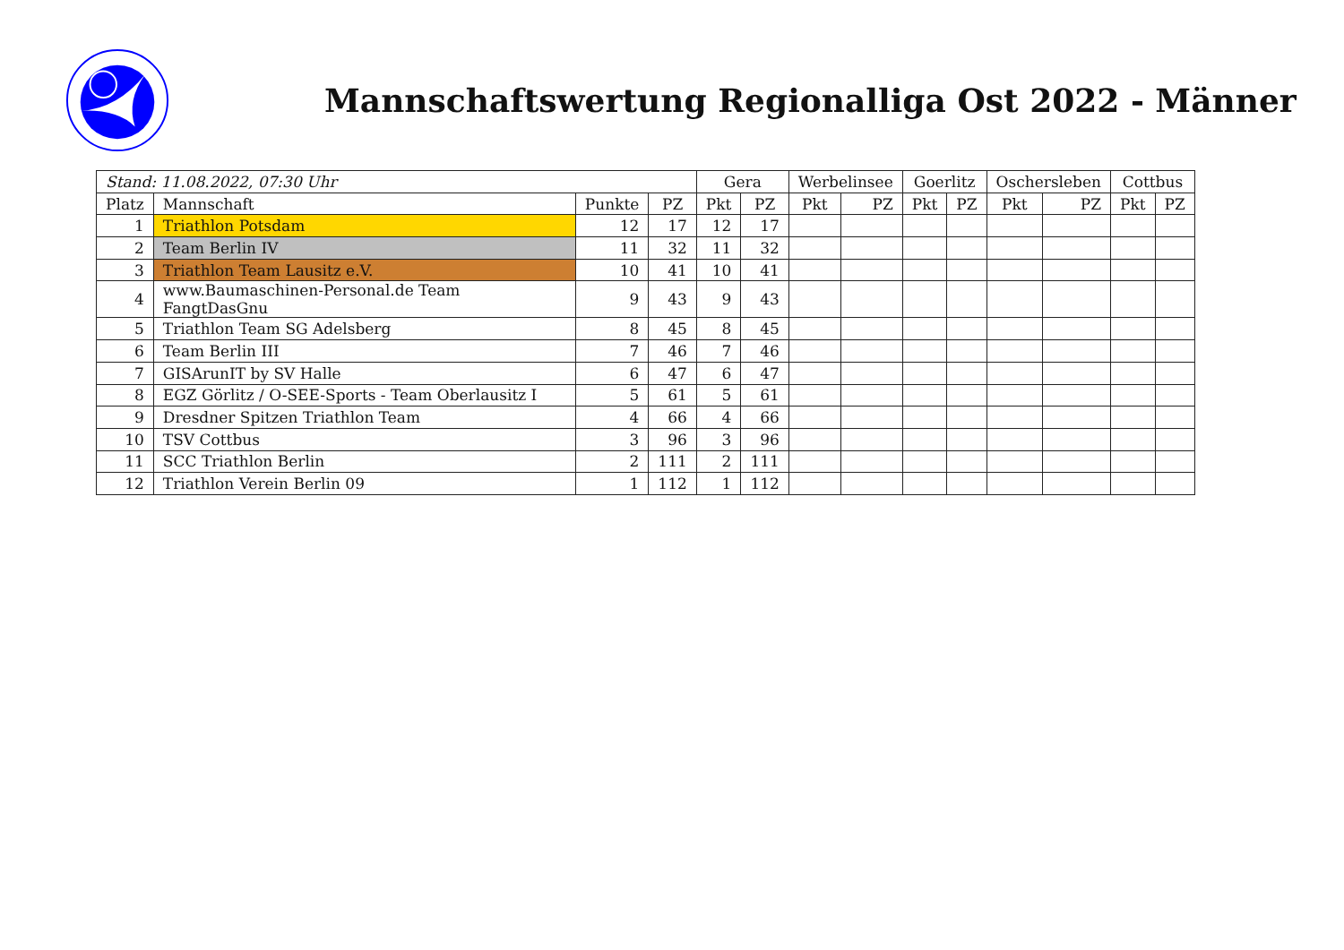Mannschaftswertung Regionalliga Ost 2022 - Männer
| Stand: 11.08.2022, 07:30 Uhr | | | | Gera | | Werbelinsee | | Goerlitz | | Oschersleben | | Cottbus | |
| --- | --- | --- | --- | --- | --- | --- | --- | --- | --- | --- | --- | --- | --- |
| Platz | Mannschaft | Punkte | PZ | Pkt | PZ | Pkt | PZ | Pkt | PZ | Pkt | PZ | Pkt | PZ |
| 1 | Triathlon Potsdam | 12 | 17 | 12 | 17 | | | | | | | | |
| 2 | Team Berlin IV | 11 | 32 | 11 | 32 | | | | | | | | |
| 3 | Triathlon Team Lausitz e.V. | 10 | 41 | 10 | 41 | | | | | | | | |
| 4 | www.Baumaschinen-Personal.de Team FangtDasGnu | 9 | 43 | 9 | 43 | | | | | | | | |
| 5 | Triathlon Team SG Adelsberg | 8 | 45 | 8 | 45 | | | | | | | | |
| 6 | Team Berlin III | 7 | 46 | 7 | 46 | | | | | | | | |
| 7 | GISArunIT by SV Halle | 6 | 47 | 6 | 47 | | | | | | | | |
| 8 | EGZ Görlitz / O-SEE-Sports - Team Oberlausitz I | 5 | 61 | 5 | 61 | | | | | | | | |
| 9 | Dresdner Spitzen Triathlon Team | 4 | 66 | 4 | 66 | | | | | | | | |
| 10 | TSV Cottbus | 3 | 96 | 3 | 96 | | | | | | | | |
| 11 | SCC Triathlon Berlin | 2 | 111 | 2 | 111 | | | | | | | | |
| 12 | Triathlon Verein Berlin 09 | 1 | 112 | 1 | 112 | | | | | | | | |